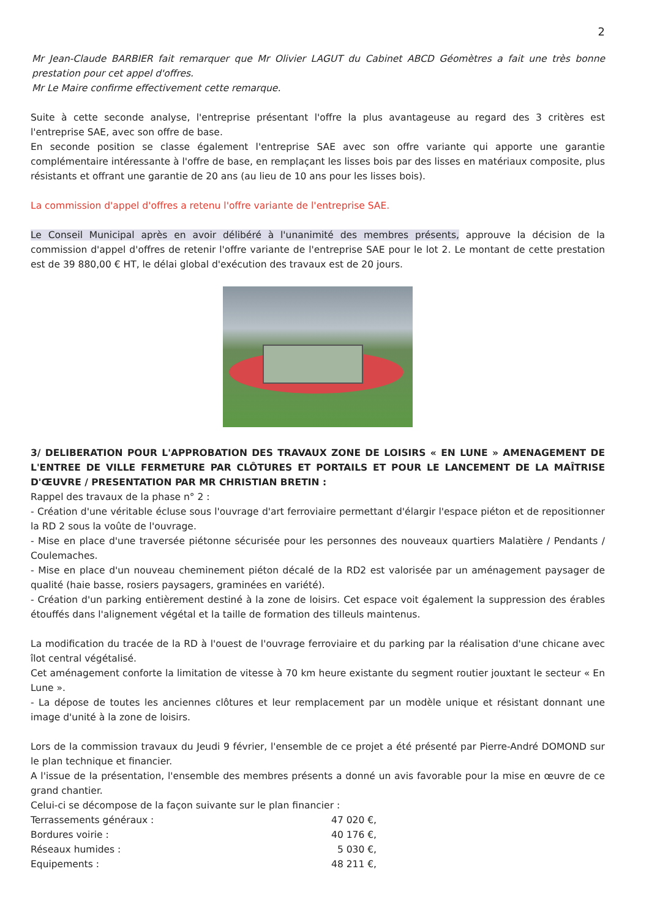2
Mr Jean-Claude BARBIER fait remarquer que Mr Olivier LAGUT du Cabinet ABCD Géomètres a fait une très bonne prestation pour cet appel d'offres.
Mr Le Maire confirme effectivement cette remarque.
Suite à cette seconde analyse, l'entreprise présentant l'offre la plus avantageuse au regard des 3 critères est l'entreprise SAE, avec son offre de base.
En seconde position se classe également l'entreprise SAE avec son offre variante qui apporte une garantie complémentaire intéressante à l'offre de base, en remplaçant les lisses bois par des lisses en matériaux composite, plus résistants et offrant une garantie de 20 ans (au lieu de 10 ans pour les lisses bois).
La commission d'appel d'offres a retenu l'offre variante de l'entreprise SAE.
Le Conseil Municipal après en avoir délibéré à l'unanimité des membres présents, approuve la décision de la commission d'appel d'offres de retenir l'offre variante de l'entreprise SAE pour le lot 2. Le montant de cette prestation est de 39 880,00 € HT, le délai global d'exécution des travaux est de 20 jours.
3/ DELIBERATION POUR L'APPROBATION DES TRAVAUX ZONE DE LOISIRS « EN LUNE » AMENAGEMENT DE L'ENTREE DE VILLE FERMETURE PAR CLÔTURES ET PORTAILS ET POUR LE LANCEMENT DE LA MAÎTRISE D'ŒUVRE / PRESENTATION PAR MR CHRISTIAN BRETIN :
Rappel des travaux de la phase n° 2 :
- Création d'une véritable écluse sous l'ouvrage d'art ferroviaire permettant d'élargir l'espace piéton et de repositionner la RD 2 sous la voûte de l'ouvrage.
- Mise en place d'une traversée piétonne sécurisée pour les personnes des nouveaux quartiers Malatière / Pendants / Coulemaches.
- Mise en place d'un nouveau cheminement piéton décalé de la RD2 est valorisée par un aménagement paysager de qualité (haie basse, rosiers paysagers, graminées en variété).
- Création d'un parking entièrement destiné à la zone de loisirs. Cet espace voit également la suppression des érables étouffés dans l'alignement végétal et la taille de formation des tilleuls maintenus.
La modification du tracée de la RD à l'ouest de l'ouvrage ferroviaire et du parking par la réalisation d'une chicane avec îlot central végétalisé.
Cet aménagement conforte la limitation de vitesse à 70 km heure existante du segment routier jouxtant le secteur « En Lune ».
- La dépose de toutes les anciennes clôtures et leur remplacement par un modèle unique et résistant donnant une image d'unité à la zone de loisirs.
Lors de la commission travaux du Jeudi 9 février, l'ensemble de ce projet a été présenté par Pierre-André DOMOND sur le plan technique et financier.
A l'issue de la présentation, l'ensemble des membres présents a donné un avis favorable pour la mise en œuvre de ce grand chantier.
Celui-ci se décompose de la façon suivante sur le plan financier :
| Terrassements généraux : | 47 020 €, |
| Bordures voirie : | 40 176 €, |
| Réseaux humides : | 5 030 €, |
| Equipements : | 48 211 €, |